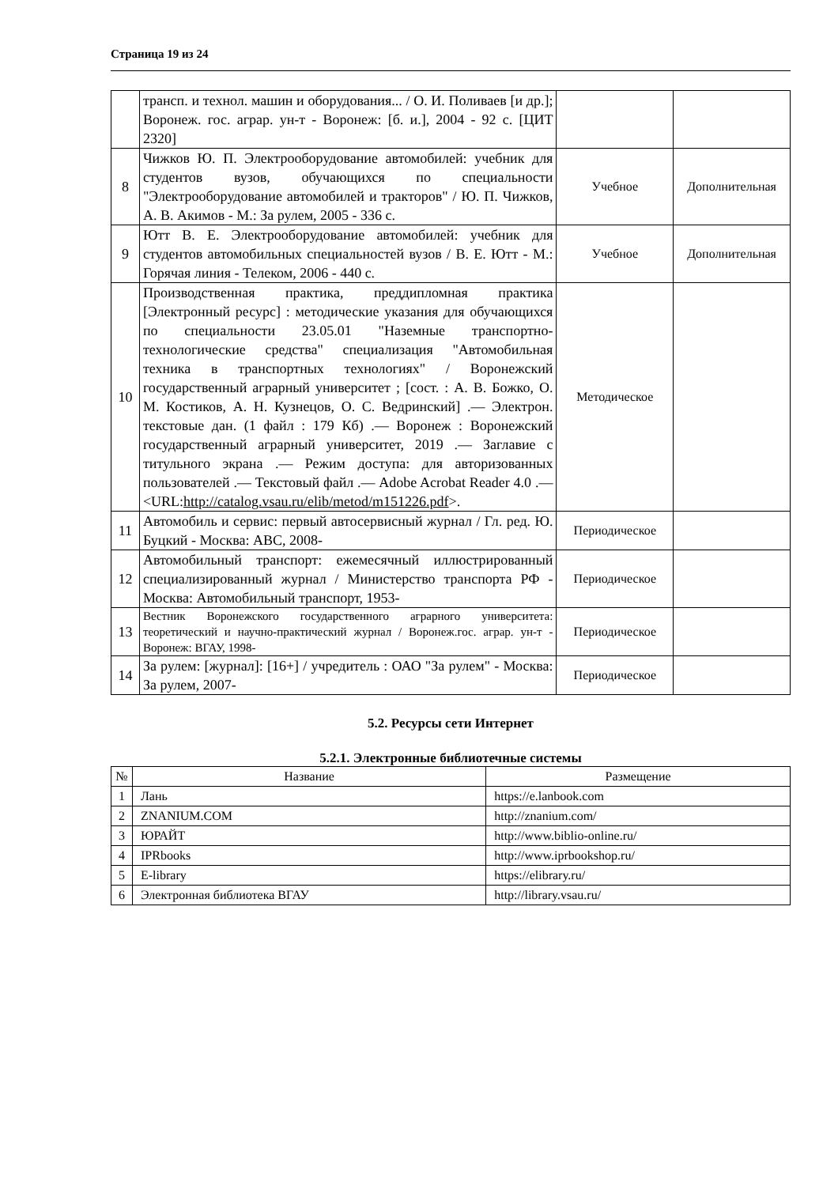Страница 19 из 24
| | трансп. и технол. машин и оборудования... / О. И. Поливаев [и др.]; Воронеж. гос. аграр. ун-т - Воронеж: [б. и.], 2004 - 92 с. [ЦИТ 2320] | | |
| 8 | Чижков Ю. П. Электрооборудование автомобилей: учебник для студентов вузов, обучающихся по специальности "Электрооборудование автомобилей и тракторов" / Ю. П. Чижков, А. В. Акимов - М.: За рулем, 2005 - 336 с. | Учебное | Дополнительная |
| 9 | Ютт В. Е. Электрооборудование автомобилей: учебник для студентов автомобильных специальностей вузов / В. Е. Ютт - М.: Горячая линия - Телеком, 2006 - 440 с. | Учебное | Дополнительная |
| 10 | Производственная практика, преддипломная практика [Электронный ресурс] : методические указания для обучающихся по специальности 23.05.01 "Наземные транспортно-технологические средства" специализация "Автомобильная техника в транспортных технологиях" / Воронежский государственный аграрный университет ; [сост. : А. В. Божко, О. М. Костиков, А. Н. Кузнецов, О. С. Ведринский] .— Электрон. текстовые дан. (1 файл : 179 Кб) .— Воронеж : Воронежский государственный аграрный университет, 2019 .— Заглавие с титульного экрана .— Режим доступа: для авторизованных пользователей .— Текстовый файл .— Adobe Acrobat Reader 4.0 .— <URL: http://catalog.vsau.ru/elib/metod/m151226.pdf >. | Методическое | |
| 11 | Автомобиль и сервис: первый автосервисный журнал / Гл. ред. Ю. Буцкий - Москва: АВС, 2008- | Периодическое | |
| 12 | Автомобильный транспорт: ежемесячный иллюстрированный специализированный журнал / Министерство транспорта РФ - Москва: Автомобильный транспорт, 1953- | Периодическое | |
| 13 | Вестник Воронежского государственного аграрного университета: теоретический и научно-практический журнал / Воронеж.гос. аграр. ун-т - Воронеж: ВГАУ, 1998- | Периодическое | |
| 14 | За рулем: [журнал]: [16+] / учредитель : ОАО "За рулем" - Москва: За рулем, 2007- | Периодическое | |
5.2. Ресурсы сети Интернет
5.2.1. Электронные библиотечные системы
| № | Название | Размещение |
| --- | --- | --- |
| 1 | Лань | https://e.lanbook.com |
| 2 | ZNANIUM.COM | http://znanium.com/ |
| 3 | ЮРАЙТ | http://www.biblio-online.ru/ |
| 4 | IPRbooks | http://www.iprbookshop.ru/ |
| 5 | E-library | https://elibrary.ru/ |
| 6 | Электронная библиотека ВГАУ | http://library.vsau.ru/ |